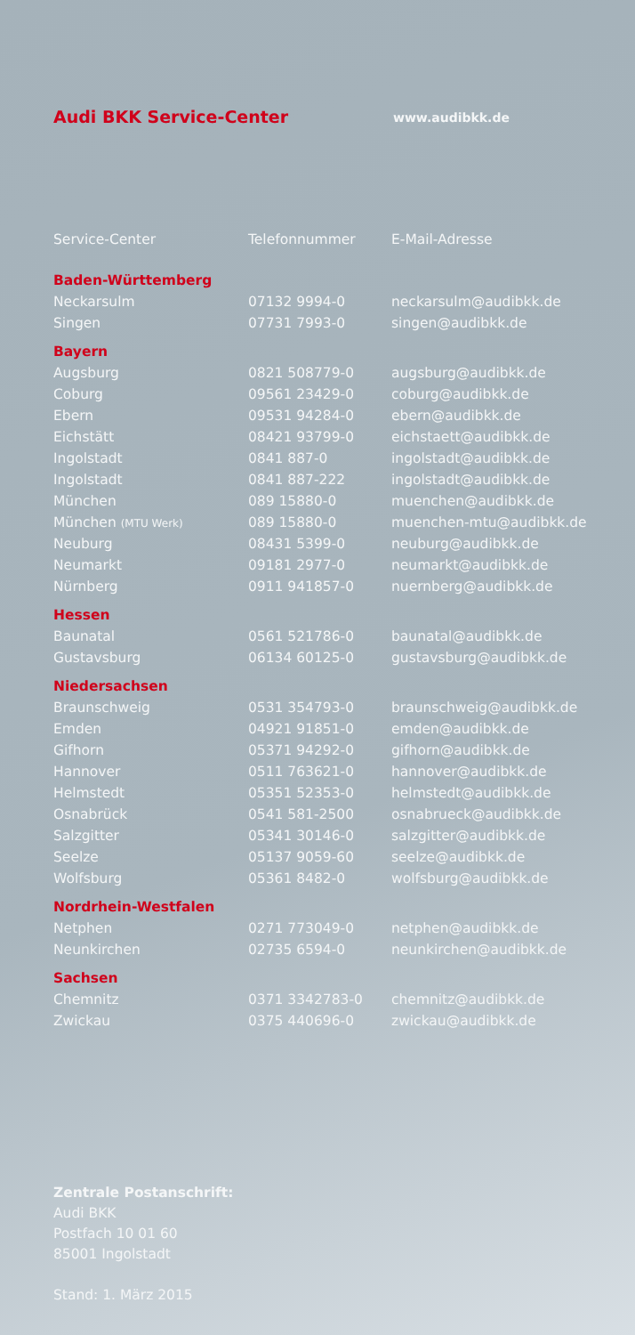Audi BKK Service-Center
www.audibkk.de
| Service-Center | Telefonnummer | E-Mail-Adresse |
| --- | --- | --- |
| Baden-Württemberg | | |
| Neckarsulm | 07132 9994-0 | neckarsulm@audibkk.de |
| Singen | 07731 7993-0 | singen@audibkk.de |
| Bayern | | |
| Augsburg | 0821 508779-0 | augsburg@audibkk.de |
| Coburg | 09561 23429-0 | coburg@audibkk.de |
| Ebern | 09531 94284-0 | ebern@audibkk.de |
| Eichstätt | 08421 93799-0 | eichstaett@audibkk.de |
| Ingolstadt | 0841 887-0 | ingolstadt@audibkk.de |
| Ingolstadt | 0841 887-222 | ingolstadt@audibkk.de |
| München | 089 15880-0 | muenchen@audibkk.de |
| München (MTU Werk) | 089 15880-0 | muenchen-mtu@audibkk.de |
| Neuburg | 08431 5399-0 | neuburg@audibkk.de |
| Neumarkt | 09181 2977-0 | neumarkt@audibkk.de |
| Nürnberg | 0911 941857-0 | nuernberg@audibkk.de |
| Hessen | | |
| Baunatal | 0561 521786-0 | baunatal@audibkk.de |
| Gustavsburg | 06134 60125-0 | gustavsburg@audibkk.de |
| Niedersachsen | | |
| Braunschweig | 0531 354793-0 | braunschweig@audibkk.de |
| Emden | 04921 91851-0 | emden@audibkk.de |
| Gifhorn | 05371 94292-0 | gifhorn@audibkk.de |
| Hannover | 0511 763621-0 | hannover@audibkk.de |
| Helmstedt | 05351 52353-0 | helmstedt@audibkk.de |
| Osnabrück | 0541 581-2500 | osnabrueck@audibkk.de |
| Salzgitter | 05341 30146-0 | salzgitter@audibkk.de |
| Seelze | 05137 9059-60 | seelze@audibkk.de |
| Wolfsburg | 05361 8482-0 | wolfsburg@audibkk.de |
| Nordrhein-Westfalen | | |
| Netphen | 0271 773049-0 | netphen@audibkk.de |
| Neunkirchen | 02735 6594-0 | neunkirchen@audibkk.de |
| Sachsen | | |
| Chemnitz | 0371 3342783-0 | chemnitz@audibkk.de |
| Zwickau | 0375 440696-0 | zwickau@audibkk.de |
Zentrale Postanschrift:
Audi BKK
Postfach 10 01 60
85001 Ingolstadt
Stand: 1. März 2015